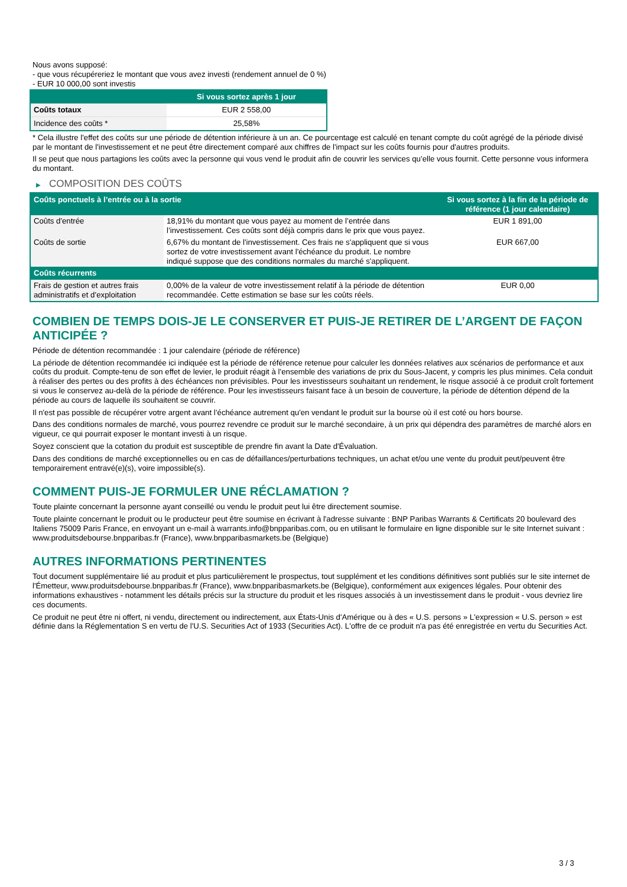Nous avons supposé:
- que vous récupéreriez le montant que vous avez investi (rendement annuel de 0 %)
- EUR 10 000,00 sont investis
| | Si vous sortez après 1 jour |
| --- | --- |
| Coûts totaux | EUR 2 558,00 |
| Incidence des coûts * | 25,58% |
* Cela illustre l'effet des coûts sur une période de détention inférieure à un an. Ce pourcentage est calculé en tenant compte du coût agrégé de la période divisé par le montant de l'investissement et ne peut être directement comparé aux chiffres de l'impact sur les coûts fournis pour d'autres produits.
Il se peut que nous partagions les coûts avec la personne qui vous vend le produit afin de couvrir les services qu’elle vous fournit. Cette personne vous informera du montant.
▶ COMPOSITION DES COÛTS
| Coûts ponctuels à l’entrée ou à la sortie | | Si vous sortez à la fin de la période de référence (1 jour calendaire) |
| --- | --- | --- |
| Coûts d'entrée | 18,91% du montant que vous payez au moment de l’entrée dans l’investissement. Ces coûts sont déjà compris dans le prix que vous payez. | EUR 1 891,00 |
| Coûts de sortie | 6,67% du montant de l'investissement. Ces frais ne s'appliquent que si vous sortez de votre investissement avant l'échéance du produit. Le nombre indiqué suppose que des conditions normales du marché s'appliquent. | EUR 667,00 |
| Coûts récurrents | | |
| Frais de gestion et autres frais administratifs et d’exploitation | 0,00% de la valeur de votre investissement relatif à la période de détention recommandée. Cette estimation se base sur les coûts réels. | EUR 0,00 |
COMBIEN DE TEMPS DOIS-JE LE CONSERVER ET PUIS-JE RETIRER DE L’ARGENT DE FAÇON ANTICIPÉE ?
Période de détention recommandée : 1 jour calendaire (période de référence)
La période de détention recommandée ici indiquée est la période de référence retenue pour calculer les données relatives aux scénarios de performance et aux coûts du produit. Compte-tenu de son effet de levier, le produit réagit à l’ensemble des variations de prix du Sous-Jacent, y compris les plus minimes. Cela conduit à réaliser des pertes ou des profits à des échéances non prévisibles. Pour les investisseurs souhaitant un rendement, le risque associé à ce produit croît fortement si vous le conservez au-delà de la période de référence. Pour les investisseurs faisant face à un besoin de couverture, la période de détention dépend de la période au cours de laquelle ils souhaitent se couvrir.
Il n'est pas possible de récupérer votre argent avant l’échéance autrement qu'en vendant le produit sur la bourse où il est coté ou hors bourse.
Dans des conditions normales de marché, vous pourrez revendre ce produit sur le marché secondaire, à un prix qui dépendra des paramètres de marché alors en vigueur, ce qui pourrait exposer le montant investi à un risque.
Soyez conscient que la cotation du produit est susceptible de prendre fin avant la Date d'Évaluation.
Dans des conditions de marché exceptionnelles ou en cas de défaillances/perturbations techniques, un achat et/ou une vente du produit peut/peuvent être temporairement entravé(e)(s), voire impossible(s).
COMMENT PUIS-JE FORMULER UNE RÉCLAMATION ?
Toute plainte concernant la personne ayant conseillé ou vendu le produit peut lui être directement soumise.
Toute plainte concernant le produit ou le producteur peut être soumise en écrivant à l'adresse suivante : BNP Paribas Warrants & Certificats 20 boulevard des Italiens 75009 Paris France, en envoyant un e-mail à warrants.info@bnpparibas.com, ou en utilisant le formulaire en ligne disponible sur le site Internet suivant : www.produitsdebourse.bnpparibas.fr (France), www.bnpparibasmarkets.be (Belgique)
AUTRES INFORMATIONS PERTINENTES
Tout document supplémentaire lié au produit et plus particulièrement le prospectus, tout supplément et les conditions définitives sont publiés sur le site internet de l'Émetteur, www.produitsdebourse.bnpparibas.fr (France), www.bnpparibasmarkets.be (Belgique), conformément aux exigences légales. Pour obtenir des informations exhaustives - notamment les détails précis sur la structure du produit et les risques associés à un investissement dans le produit - vous devriez lire ces documents.
Ce produit ne peut être ni offert, ni vendu, directement ou indirectement, aux États-Unis d'Amérique ou à des « U.S. persons » L'expression « U.S. person » est définie dans la Réglementation S en vertu de l'U.S. Securities Act of 1933 (Securities Act). L'offre de ce produit n'a pas été enregistrée en vertu du Securities Act.
3 / 3